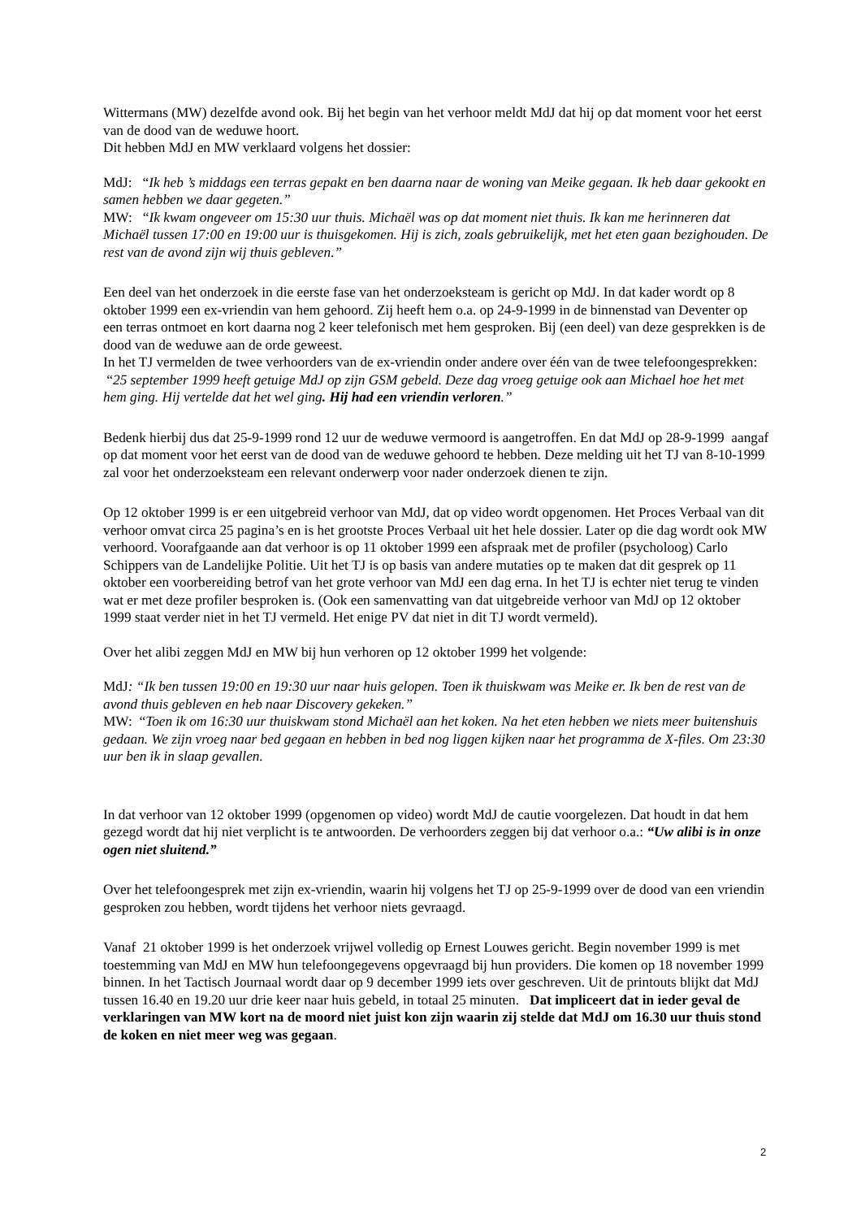Wittermans (MW) dezelfde avond ook. Bij het begin van het verhoor meldt MdJ dat hij op dat moment voor het eerst van de dood van de weduwe hoort.
Dit hebben MdJ en MW verklaard volgens het dossier:
MdJ: “Ik heb ’s middags een terras gepakt en ben daarna naar de woning van Meike gegaan. Ik heb daar gekookt en samen hebben we daar gegeten.”
MW: “Ik kwam ongeveer om 15:30 uur thuis. Michaël was op dat moment niet thuis. Ik kan me herinneren dat Michaël tussen 17:00 en 19:00 uur is thuisgekomen. Hij is zich, zoals gebruikelijk, met het eten gaan bezighouden. De rest van de avond zijn wij thuis gebleven.”
Een deel van het onderzoek in die eerste fase van het onderzoeksteam is gericht op MdJ. In dat kader wordt op 8 oktober 1999 een ex-vriendin van hem gehoord. Zij heeft hem o.a. op 24-9-1999 in de binnenstad van Deventer op een terras ontmoet en kort daarna nog 2 keer telefonisch met hem gesproken. Bij (een deel) van deze gesprekken is de dood van de weduwe aan de orde geweest.
In het TJ vermelden de twee verhoorders van de ex-vriendin onder andere over één van de twee telefoongesprekken: “25 september 1999 heeft getuige MdJ op zijn GSM gebeld. Deze dag vroeg getuige ook aan Michael hoe het met hem ging. Hij vertelde dat het wel ging. Hij had een vriendin verloren.”
Bedenk hierbij dus dat 25-9-1999 rond 12 uur de weduwe vermoord is aangetroffen. En dat MdJ op 28-9-1999 aangaf op dat moment voor het eerst van de dood van de weduwe gehoord te hebben. Deze melding uit het TJ van 8-10-1999 zal voor het onderzoeksteam een relevant onderwerp voor nader onderzoek dienen te zijn.
Op 12 oktober 1999 is er een uitgebreid verhoor van MdJ, dat op video wordt opgenomen. Het Proces Verbaal van dit verhoor omvat circa 25 pagina’s en is het grootste Proces Verbaal uit het hele dossier. Later op die dag wordt ook MW verhoord. Voorafgaande aan dat verhoor is op 11 oktober 1999 een afspraak met de profiler (psycholoog) Carlo Schippers van de Landelijke Politie. Uit het TJ is op basis van andere mutaties op te maken dat dit gesprek op 11 oktober een voorbereiding betrof van het grote verhoor van MdJ een dag erna. In het TJ is echter niet terug te vinden wat er met deze profiler besproken is. (Ook een samenvatting van dat uitgebreide verhoor van MdJ op 12 oktober 1999 staat verder niet in het TJ vermeld. Het enige PV dat niet in dit TJ wordt vermeld).
Over het alibi zeggen MdJ en MW bij hun verhoren op 12 oktober 1999 het volgende:
MdJ: “Ik ben tussen 19:00 en 19:30 uur naar huis gelopen. Toen ik thuiskwam was Meike er. Ik ben de rest van de avond thuis gebleven en heb naar Discovery gekeken.”
MW: “Toen ik om 16:30 uur thuiskwam stond Michaël aan het koken. Na het eten hebben we niets meer buitenshuis gedaan. We zijn vroeg naar bed gegaan en hebben in bed nog liggen kijken naar het programma de X-files. Om 23:30 uur ben ik in slaap gevallen.
In dat verhoor van 12 oktober 1999 (opgenomen op video) wordt MdJ de cautie voorgelezen. Dat houdt in dat hem gezegd wordt dat hij niet verplicht is te antwoorden. De verhoorders zeggen bij dat verhoor o.a.: “Uw alibi is in onze ogen niet sluitend.”
Over het telefoongesprek met zijn ex-vriendin, waarin hij volgens het TJ op 25-9-1999 over de dood van een vriendin gesproken zou hebben, wordt tijdens het verhoor niets gevraagd.
Vanaf 21 oktober 1999 is het onderzoek vrijwel volledig op Ernest Louwes gericht. Begin november 1999 is met toestemming van MdJ en MW hun telefoongegevens opgevraagd bij hun providers. Die komen op 18 november 1999 binnen. In het Tactisch Journaal wordt daar op 9 december 1999 iets over geschreven. Uit de printouts blijkt dat MdJ tussen 16.40 en 19.20 uur drie keer naar huis gebeld, in totaal 25 minuten. Dat impliceert dat in ieder geval de verklaringen van MW kort na de moord niet juist kon zijn waarin zij stelde dat MdJ om 16.30 uur thuis stond de koken en niet meer weg was gegaan.
2